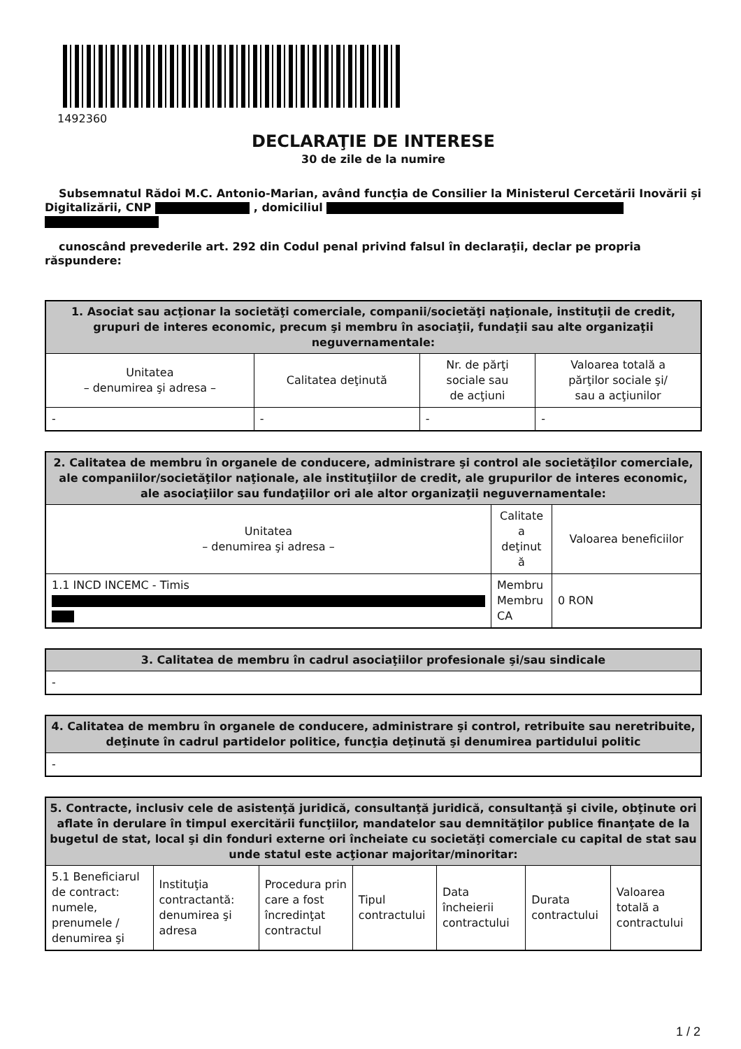1492360
DECLARAŢIE DE INTERESE
30 de zile de la numire
Subsemnatul Rădoi M.C. Antonio-Marian, având funcţia de Consilier la Ministerul Cercetării Inovării și Digitalizării, CNP , domiciliul
cunoscând prevederile art. 292 din Codul penal privind falsul în declaraţii, declar pe propria răspundere:
| 1. Asociat sau acţionar la societăţi comerciale, companii/societăţi naţionale, instituţii de credit, grupuri de interes economic, precum şi membru în asociaţii, fundaţii sau alte organizaţii neguvernamentale: | | | |
| --- | --- | --- | --- |
| Unitatea – denumirea şi adresa – | Calitatea deţinută | Nr. de părţi sociale sau de acţiuni | Valoarea totală a părţilor sociale şi/ sau a acţiunilor |
| - | - | - | - |
| 2. Calitatea de membru în organele de conducere, administrare şi control ale societăţilor comerciale, ale companiilor/societăţilor naţionale, ale instituţiilor de credit, ale grupurilor de interes economic, ale asociaţiilor sau fundaţiilor ori ale altor organizaţii neguvernamentale: | | |
| --- | --- | --- |
| Unitatea – denumirea şi adresa – | Calitate a deţinut ă | Valoarea beneficiilor |
| 1.1 INCD INCEMC - Timis | Membru Membru CA | 0 RON |
| 3. Calitatea de membru în cadrul asociaţiilor profesionale şi/sau sindicale |
| --- |
| - |
| 4. Calitatea de membru în organele de conducere, administrare şi control, retribuite sau neretribuite, deţinute în cadrul partidelor politice, funcţia deţinută şi denumirea partidului politic |
| --- |
| - |
| 5. Contracte, inclusiv cele de asistenţă juridică, consultanţă juridică, consultanţă şi civile, obţinute ori aflate în derulare în timpul exercitării funcţiilor, mandatelor sau demnităţilor publice finanţate de la bugetul de stat, local şi din fonduri externe ori încheiate cu societăţi comerciale cu capital de stat sau unde statul este acţionar majoritar/minoritar: | | | | | | |
| --- | --- | --- | --- | --- | --- | --- |
| 5.1 Beneficiarul de contract: numele, prenumele / denumirea şi | Instituţia contractantă: denumirea şi adresa | Procedura prin care a fost încredinţat contractul | Tipul contractului | Data încheierii contractului | Durata contractului | Valoarea totală a contractului |
1 / 2